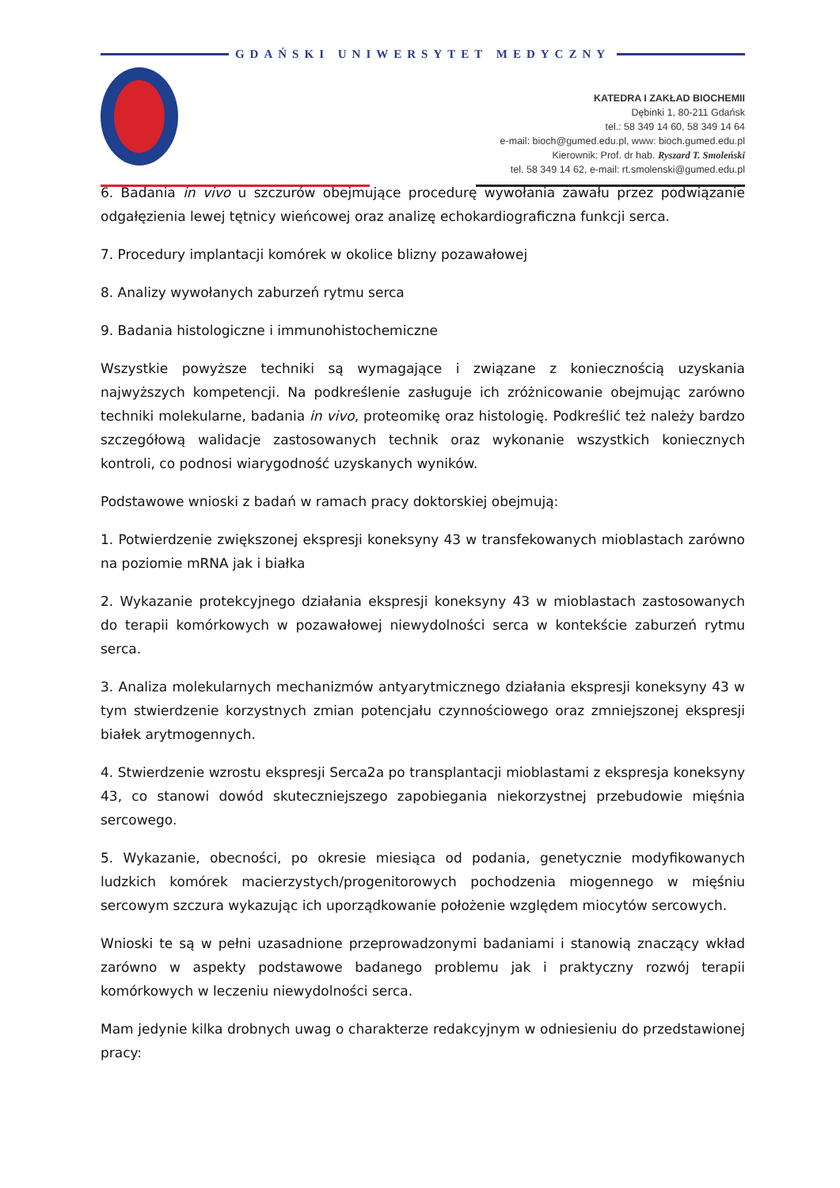GDAŃSKI UNIWERSYTET MEDYCZNY
KATEDRA I ZAKŁAD BIOCHEMII
Dębinki 1, 80-211 Gdańsk
tel.: 58 349 14 60, 58 349 14 64
e-mail: bioch@gumed.edu.pl, www: bioch.gumed.edu.pl
Kierownik: Prof. dr hab. Ryszard T. Smoleński
tel. 58 349 14 62, e-mail: rt.smolenski@gumed.edu.pl
6. Badania in vivo u szczurów obejmujące procedurę wywołania zawału przez podwiązanie odgałęzienia lewej tętnicy wieńcowej oraz analizę echokardiograficzna funkcji serca.
7. Procedury implantacji komórek w okolice blizny pozawałowej
8. Analizy wywołanych zaburzeń rytmu serca
9. Badania histologiczne i immunohistochemiczne
Wszystkie powyższe techniki są wymagające i związane z koniecznością uzyskania najwyższych kompetencji. Na podkreślenie zasługuje ich zróżnicowanie obejmując zarówno techniki molekularne, badania in vivo, proteomikę oraz histologię. Podkreślić też należy bardzo szczegółową walidacje zastosowanych technik oraz wykonanie wszystkich koniecznych kontroli, co podnosi wiarygodność uzyskanych wyników.
Podstawowe wnioski z badań w ramach pracy doktorskiej obejmują:
1. Potwierdzenie zwiększonej ekspresji koneksyny 43 w transfekowanych mioblastach zarówno na poziomie mRNA jak i białka
2. Wykazanie protekcyjnego działania ekspresji koneksyny 43 w mioblastach zastosowanych do terapii komórkowych w pozawałowej niewydolności serca w kontekście zaburzeń rytmu serca.
3. Analiza molekularnych mechanizmów antyarytmicznego działania ekspresji koneksyny 43 w tym stwierdzenie korzystnych zmian potencjału czynnościowego oraz zmniejszonej ekspresji białek arytmogennych.
4. Stwierdzenie wzrostu ekspresji Serca2a po transplantacji mioblastami z ekspresja koneksyny 43, co stanowi dowód skuteczniejszego zapobiegania niekorzystnej przebudowie mięśnia sercowego.
5. Wykazanie, obecności, po okresie miesiąca od podania, genetycznie modyfikowanych ludzkich komórek macierzystych/progenitorowych pochodzenia miogennego w mięśniu sercowym szczura wykazując ich uporządkowanie położenie względem miocytów sercowych.
Wnioski te są w pełni uzasadnione przeprowadzonymi badaniami i stanowią znaczący wkład zarówno w aspekty podstawowe badanego problemu jak i praktyczny rozwój terapii komórkowych w leczeniu niewydolności serca.
Mam jedynie kilka drobnych uwag o charakterze redakcyjnym w odniesieniu do przedstawionej pracy: